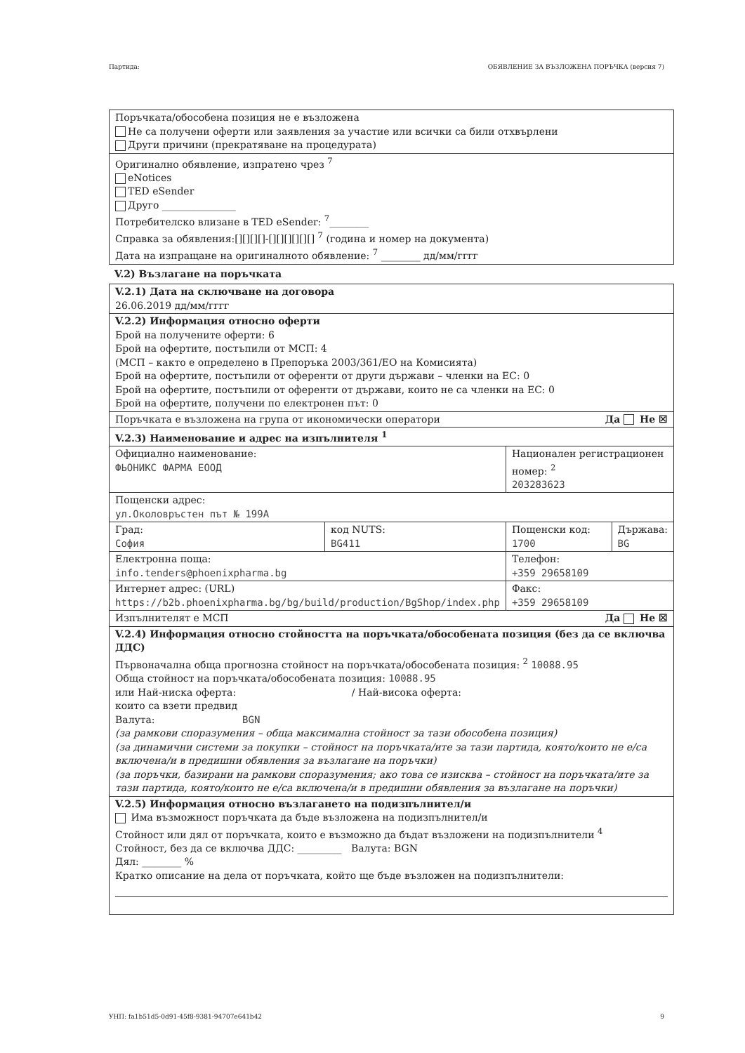Партида: ОБЯВЛЕНИЕ ЗА ВЪЗЛОЖЕНА ПОРЪЧКА (версия 7)
| Поръчката/обособена позиция не е възложена Не са получени оферти или заявления за участие или всички са били отхвърлени Други причини (прекратяване на процедурата) |
| Оригинално обявление, изпратено чрез <sup>7</sup> eNotices TED eSender Друго _______________ Потребителско влизане в TED eSender: <sup>7</sup>________ Справка за обявления:[][][][]-[][][][][][] <sup>7</sup> (година и номер на документа) Дата на изпращане на оригиналното обявление: <sup>7</sup> ________ дд/мм/гггг |
V.2) Възлагане на поръчката
| V.2.1) Дата на сключване на договора 26.06.2019 дд/мм/гггг | | | |
| V.2.2) Информация относно оферти Брой на получените оферти: 6 Брой на офертите, постъпили от МСП: 4 (МСП – както е определено в Препоръка 2003/361/ЕО на Комисията) Брой на офертите, постъпили от оференти от други държави – членки на ЕС: 0 Брой на офертите, постъпили от оференти от държави, които не са членки на ЕС: 0 Брой на офертите, получени по електронен път: 0 | | | |
| Поръчката е възложена на група от икономически оператори Да Не ☒ | | | |
| V.2.3) Наименование и адрес на изпълнителя <sup>1</sup> | | | |
| Официално наименование: ФЬОНИКС ФАРМА ЕООД | | Национален регистрационен номер: <sup>2</sup> 203283623 | |
| Пощенски адрес: ул.Околовръстен път № 199А | | | |
| Град: София | код NUTS: BG411 | Пощенски код: 1700 | Държава: BG |
| Електронна поща: info.tenders@phoenixpharma.bg | | Телефон: +359 29658109 | |
| Интернет адрес: (URL) https://b2b.phoenixpharma.bg/bg/build/production/BgShop/index.php | | Факс: +359 29658109 | |
| Изпълнителят е МСП Да Не ☒ | | | |
| V.2.4) Информация относно стойността на поръчката/обособената позиция (без да се включва ДДС) Първоначална обща прогнозна стойност на поръчката/обособената позиция: <sup>2</sup> 10088.95 Обща стойност на поръчката/обособената позиция: 10088.95 или Най-ниска оферта: / Най-висока оферта: които са взети предвид Валута: BGN (за рамкови споразумения – обща максимална стойност за тази обособена позиция) (за динамични системи за покупки – стойност на поръчката/ите за тази партида, която/които не е/са включена/и в предишни обявления за възлагане на поръчки) (за поръчки, базирани на рамкови споразумения; ако това се изисква – стойност на поръчката/ите за тази партида, която/които не е/са включена/и в предишни обявления за възлагане на поръчки) | | | |
| V.2.5) Информация относно възлагането на подизпълнител/и Има възможност поръчката да бъде възложена на подизпълнител/и Стойност или дял от поръчката, които е възможно да бъдат възложени на подизпълнители <sup>4</sup> Стойност, без да се включва ДДС: _________ Валута: BGN Дял: ________ % Кратко описание на дела от поръчката, който ще бъде възложен на подизпълнители: | | | |
УНП: fa1b51d5-0d91-45f8-9381-94707e641b42 9